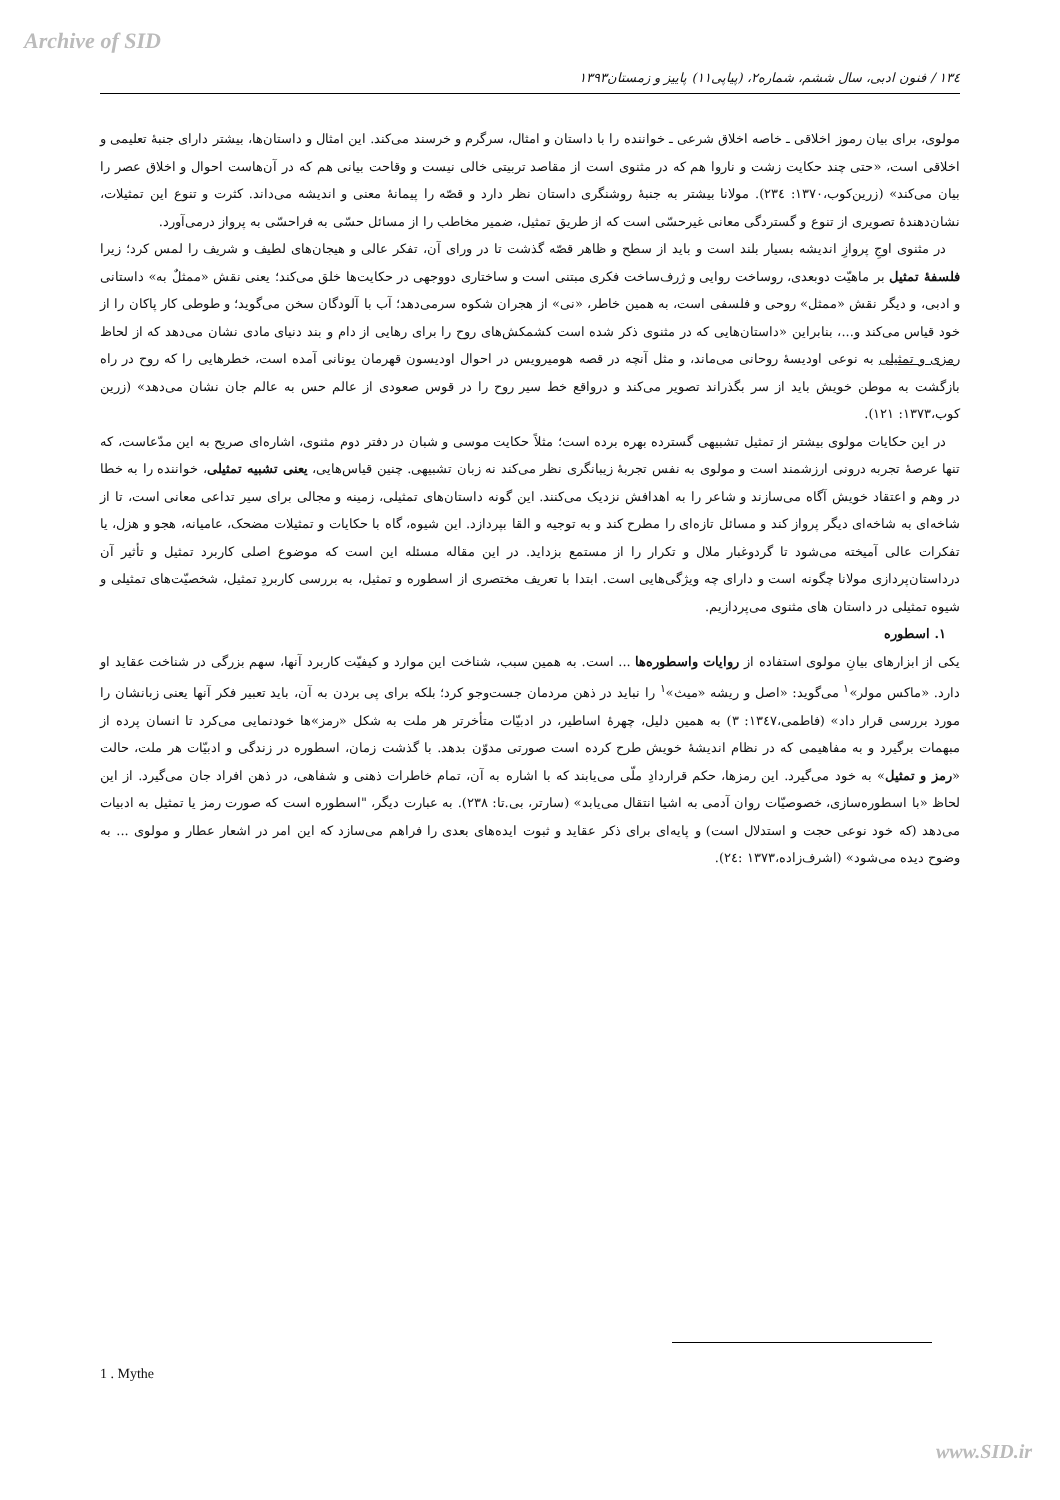Archive of SID
١٣٤ / فنون ادبی، سال ششم، شماره۲، (پیاپی۱۱) پاییز و زمستان۱۳۹۳
مولوی، برای بیان رموز اخلاقی ـ خاصه اخلاق شرعی ـ خواننده را با داستان و امثال، سرگرم و خرسند می‌کند. این امثال و داستان‌ها، بیشتر دارای جنبۀ تعلیمی و اخلاقی است، «حتی چند حکایت زشت و ناروا هم که در مثنوی است از مقاصد تربیتی خالی نیست و وقاحت بیانی هم که در آن‌هاست احوال و اخلاق عصر را بیان می‌کند» (زرین‌کوب،۱۳۷۰: ۲۳٤). مولانا بیشتر به جنبۀ روشنگری داستان نظر دارد و قصّه را پیمانۀ معنی و اندیشه می‌داند. کثرت و تنوع این تمثیلات، نشان‌دهندۀ تصویری از تنوع و گستردگی معانی غیرحسّی است که از طریق تمثیل، ضمیر مخاطب را از مسائل حسّی به فراحسّی به پرواز درمی‌آورد.
در مثنوی اوجِ پروازِ اندیشه بسیار بلند است و باید از سطح و ظاهر قصّه گذشت تا در ورای آن، تفکر عالی و هیجان‌های لطیف و شریف را لمس کرد؛ زیرا فلسفۀ تمثیل بر ماهیّت دوبعدی، روساخت روایی و ژرف‌ساخت فکری مبتنی است و ساختاری دووجهی در حکایت‌ها خلق می‌کند؛ یعنی نقش «ممثلٌ به» داستانی و ادبی، و دیگر نقش «ممثل» روحی و فلسفی است، به همین خاطر، «نی» از هجران شکوه سرمی‌دهد؛ آب با آلودگان سخن می‌گوید؛ و طوطی کار پاکان را از خود قیاس می‌کند و...، بنابراین «داستان‌هایی که در مثنوی ذکر شده است کشمکش‌های روح را برای رهایی از دام و بند دنیای مادی نشان می‌دهد که از لحاظ رمزی و تمثیلی به نوعی اودیسۀ روحانی می‌ماند، و مثل آنچه در قصه هومیرویس در احوال اودیسون قهرمان یونانی آمده است، خطرهایی را که روح در راه بازگشت به موطن خویش باید از سر بگذراند تصویر می‌کند و درواقع خط سیر روح را در قوس صعودی از عالم حس به عالم جان نشان می‌دهد» (زرین کوب،۱۳۷۳: ۱۲۱).
در این حکایات مولوی بیشتر از تمثیل تشبیهی گسترده بهره برده است؛ مثلاً حکایت موسی و شبان در دفتر دوم مثنوی، اشاره‌ای صریح به این مدّعاست، که تنها عرصۀ تجربه درونی ارزشمند است و مولوی به نفس تجربۀ زیبانگری نظر می‌کند نه زبان تشبیهی. چنین قیاس‌هایی، یعنی تشبیه تمثیلی، خواننده را به خطا در وهم و اعتقاد خویش آگاه می‌سازند و شاعر را به اهدافش نزدیک می‌کنند. این گونه داستان‌های تمثیلی، زمینه و مجالی برای سیر تداعی معانی است، تا از شاخه‌ای به شاخه‌ای دیگر پرواز کند و مسائل تازه‌ای را مطرح کند و به توجیه و القا بپردازد. این شیوه، گاه با حکایات و تمثیلات مضحک، عامیانه، هجو و هزل، یا تفکرات عالی آمیخته می‌شود تا گردوغبار ملال و تکرار را از مستمع بزداید. در این مقاله مسئله این است که موضوع اصلی کاربرد تمثیل و تأثیر آن درداستان‌پردازی مولانا چگونه است و دارای چه ویژگی‌هایی است. ابتدا با تعریف مختصری از اسطوره و تمثیل، به بررسی کاربردِ تمثیل، شخصیّت‌های تمثیلی و شیوه تمثیلی در داستان های مثنوی می‌پردازیم.
۱. اسطوره
یکی از ابزارهای بیانِ مولوی استفاده از روایات واسطوره‌ها ... است. به همین سبب، شناخت این موارد و کیفیّت کاربرد آنها، سهم بزرگی در شناخت عقاید او دارد. «ماکس مولر»<sup>۱</sup> می‌گوید: «اصل و ریشه «میث»<sup>۱</sup> را نباید در ذهن مردمان جست‌وجو کرد؛ بلکه برای پی بردن به آن، باید تعبیر فکر آنها یعنی زبانشان را مورد بررسی قرار داد» (فاطمی،۱۳٤۷: ۳) به همین دلیل، چهرۀ اساطیر، در ادبیّات متأخرتر هر ملت به شکل «رمز»ها خودنمایی می‌کرد تا انسان پرده از مبهمات برگیرد و به مفاهیمی که در نظام اندیشۀ خویش طرح کرده است صورتی مدوّن بدهد. با گذشت زمان، اسطوره در زندگی و ادبیّات هر ملت، حالت «رمز و تمثیل» به خود می‌گیرد. این رمزها، حکم قراردادِ ملّی می‌یابند که با اشاره به آن، تمام خاطرات ذهنی و شفاهی، در ذهن افراد جان می‌گیرد. از این لحاظ «با اسطوره‌سازی، خصوصیّات روان آدمی به اشیا انتقال می‌یابد» (سارتر، بی.تا: ۲۳۸). به عبارت دیگر، "اسطوره است که صورت رمز یا تمثیل به ادبیات می‌دهد (که خود نوعی حجت و استدلال است) و پایه‌ای برای ذکر عقاید و ثبوت ایده‌های بعدی را فراهم می‌سازد که این امر در اشعار عطار و مولوی ... به وضوح دیده می‌شود» (اشرف‌زاده،۱۳۷۳ :۲٤).
1 . Mythe
www.SID.ir